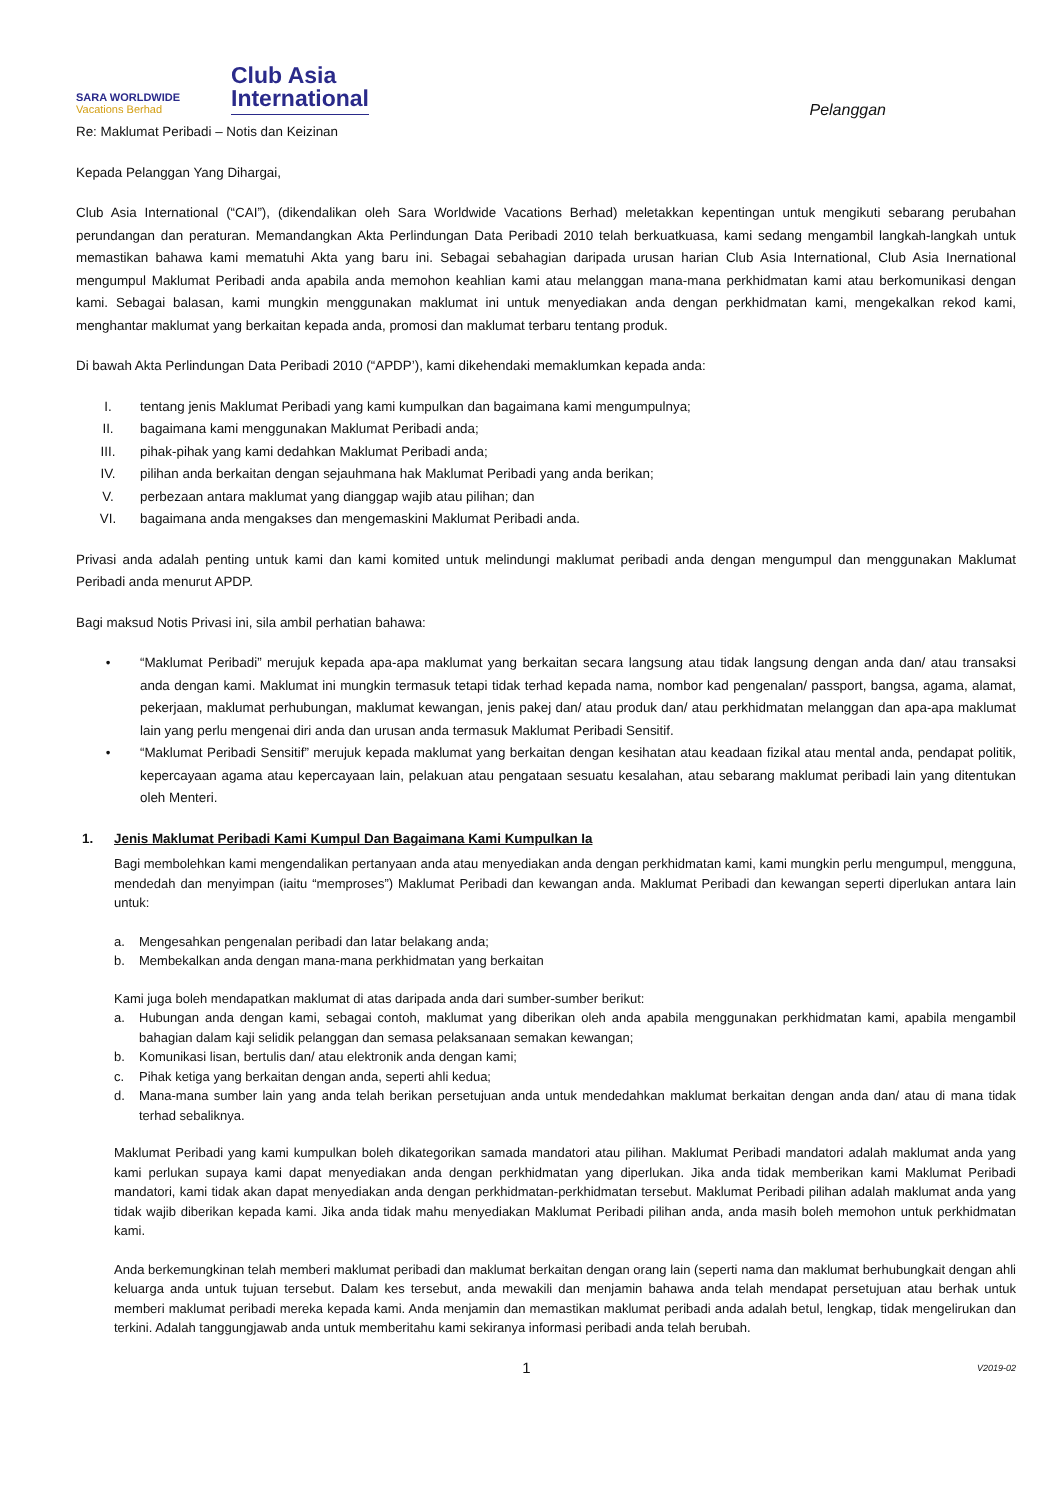SARA WORLDWIDE
Vacations Berhad
Club Asia
International
Pelanggan
Re: Maklumat Peribadi – Notis dan Keizinan
Kepada Pelanggan Yang Dihargai,
Club Asia International (“CAI”), (dikendalikan oleh Sara Worldwide Vacations Berhad) meletakkan kepentingan untuk mengikuti sebarang perubahan perundangan dan peraturan. Memandangkan Akta Perlindungan Data Peribadi 2010 telah berkuatkuasa, kami sedang mengambil langkah-langkah untuk memastikan bahawa kami mematuhi Akta yang baru ini. Sebagai sebahagian daripada urusan harian Club Asia International, Club Asia Inernational mengumpul Maklumat Peribadi anda apabila anda memohon keahlian kami atau melanggan mana-mana perkhidmatan kami atau berkomunikasi dengan kami. Sebagai balasan, kami mungkin menggunakan maklumat ini untuk menyediakan anda dengan perkhidmatan kami, mengekalkan rekod kami, menghantar maklumat yang berkaitan kepada anda, promosi dan maklumat terbaru tentang produk.
Di bawah Akta Perlindungan Data Peribadi 2010 (“APDP’), kami dikehendaki memaklumkan kepada anda:
I. tentang jenis Maklumat Peribadi yang kami kumpulkan dan bagaimana kami mengumpulnya;
II. bagaimana kami menggunakan Maklumat Peribadi anda;
III. pihak-pihak yang kami dedahkan Maklumat Peribadi anda;
IV. pilihan anda berkaitan dengan sejauhmana hak Maklumat Peribadi yang anda berikan;
V. perbezaan antara maklumat yang dianggap wajib atau pilihan; dan
VI. bagaimana anda mengakses dan mengemaskini Maklumat Peribadi anda.
Privasi anda adalah penting untuk kami dan kami komited untuk melindungi maklumat peribadi anda dengan mengumpul dan menggunakan Maklumat Peribadi anda menurut APDP.
Bagi maksud Notis Privasi ini, sila ambil perhatian bahawa:
• “Maklumat Peribadi” merujuk kepada apa-apa maklumat yang berkaitan secara langsung atau tidak langsung dengan anda dan/ atau transaksi anda dengan kami. Maklumat ini mungkin termasuk tetapi tidak terhad kepada nama, nombor kad pengenalan/ passport, bangsa, agama, alamat, pekerjaan, maklumat perhubungan, maklumat kewangan, jenis pakej dan/ atau produk dan/ atau perkhidmatan melanggan dan apa-apa maklumat lain yang perlu mengenai diri anda dan urusan anda termasuk Maklumat Peribadi Sensitif.
• “Maklumat Peribadi Sensitif” merujuk kepada maklumat yang berkaitan dengan kesihatan atau keadaan fizikal atau mental anda, pendapat politik, kepercayaan agama atau kepercayaan lain, pelakuan atau pengataan sesuatu kesalahan, atau sebarang maklumat peribadi lain yang ditentukan oleh Menteri.
1. Jenis Maklumat Peribadi Kami Kumpul Dan Bagaimana Kami Kumpulkan Ia
Bagi membolehkan kami mengendalikan pertanyaan anda atau menyediakan anda dengan perkhidmatan kami, kami mungkin perlu mengumpul, mengguna, mendedah dan menyimpan (iaitu “memproses”) Maklumat Peribadi dan kewangan anda. Maklumat Peribadi dan kewangan seperti diperlukan antara lain untuk:
a. Mengesahkan pengenalan peribadi dan latar belakang anda;
b. Membekalkan anda dengan mana-mana perkhidmatan yang berkaitan
Kami juga boleh mendapatkan maklumat di atas daripada anda dari sumber-sumber berikut:
a. Hubungan anda dengan kami, sebagai contoh, maklumat yang diberikan oleh anda apabila menggunakan perkhidmatan kami, apabila mengambil bahagian dalam kaji selidik pelanggan dan semasa pelaksanaan semakan kewangan;
b. Komunikasi lisan, bertulis dan/ atau elektronik anda dengan kami;
c. Pihak ketiga yang berkaitan dengan anda, seperti ahli kedua;
d. Mana-mana sumber lain yang anda telah berikan persetujuan anda untuk mendedahkan maklumat berkaitan dengan anda dan/ atau di mana tidak terhad sebaliknya.
Maklumat Peribadi yang kami kumpulkan boleh dikategorikan samada mandatori atau pilihan. Maklumat Peribadi mandatori adalah maklumat anda yang kami perlukan supaya kami dapat menyediakan anda dengan perkhidmatan yang diperlukan. Jika anda tidak memberikan kami Maklumat Peribadi mandatori, kami tidak akan dapat menyediakan anda dengan perkhidmatan-perkhidmatan tersebut. Maklumat Peribadi pilihan adalah maklumat anda yang tidak wajib diberikan kepada kami. Jika anda tidak mahu menyediakan Maklumat Peribadi pilihan anda, anda masih boleh memohon untuk perkhidmatan kami.
Anda berkemungkinan telah memberi maklumat peribadi dan maklumat berkaitan dengan orang lain (seperti nama dan maklumat berhubungkait dengan ahli keluarga anda untuk tujuan tersebut. Dalam kes tersebut, anda mewakili dan menjamin bahawa anda telah mendapat persetujuan atau berhak untuk memberi maklumat peribadi mereka kepada kami. Anda menjamin dan memastikan maklumat peribadi anda adalah betul, lengkap, tidak mengelirukan dan terkini. Adalah tanggungjawab anda untuk memberitahu kami sekiranya informasi peribadi anda telah berubah.
1 V2019-02